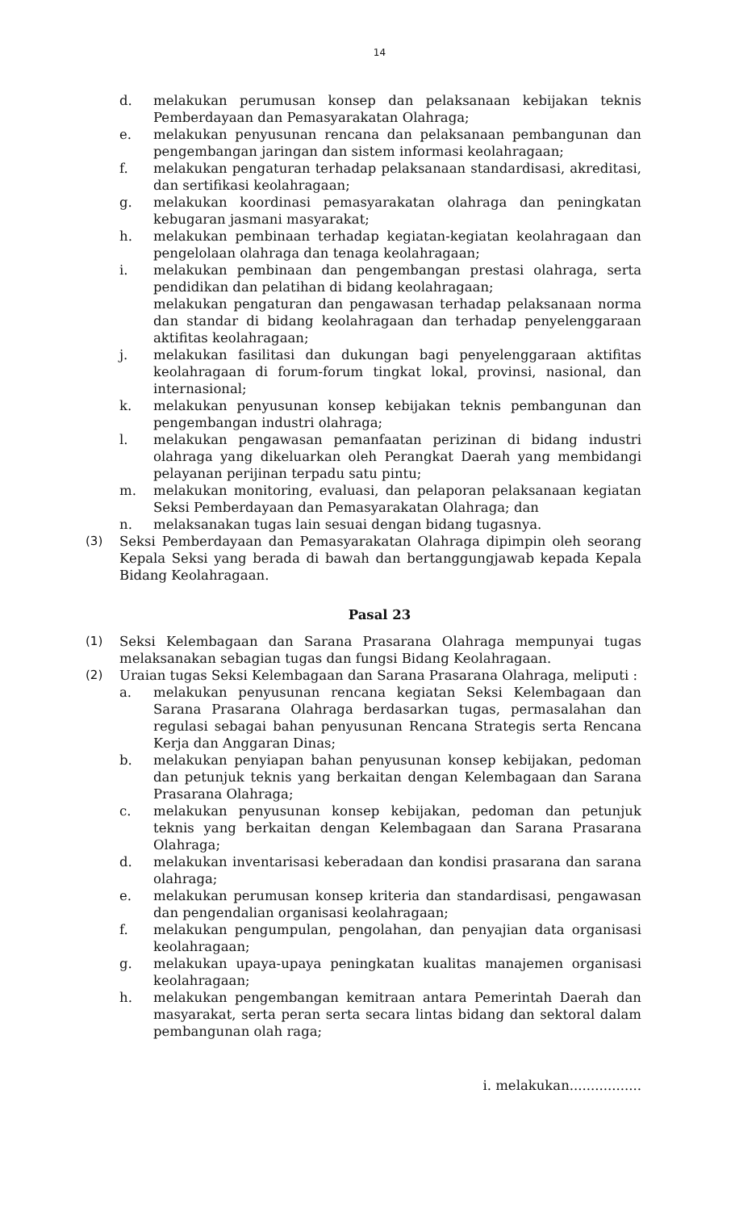14
d. melakukan perumusan konsep dan pelaksanaan kebijakan teknis Pemberdayaan dan Pemasyarakatan Olahraga;
e. melakukan penyusunan rencana dan pelaksanaan pembangunan dan pengembangan jaringan dan sistem informasi keolahragaan;
f. melakukan pengaturan terhadap pelaksanaan standardisasi, akreditasi, dan sertifikasi keolahragaan;
g. melakukan koordinasi pemasyarakatan olahraga dan peningkatan kebugaran jasmani masyarakat;
h. melakukan pembinaan terhadap kegiatan-kegiatan keolahragaan dan pengelolaan olahraga dan tenaga keolahragaan;
i. melakukan pembinaan dan pengembangan prestasi olahraga, serta pendidikan dan pelatihan di bidang keolahragaan;
melakukan pengaturan dan pengawasan terhadap pelaksanaan norma dan standar di bidang keolahragaan dan terhadap penyelenggaraan aktifitas keolahragaan;
j. melakukan fasilitasi dan dukungan bagi penyelenggaraan aktifitas keolahragaan di forum-forum tingkat lokal, provinsi, nasional, dan internasional;
k. melakukan penyusunan konsep kebijakan teknis pembangunan dan pengembangan industri olahraga;
l. melakukan pengawasan pemanfaatan perizinan di bidang industri olahraga yang dikeluarkan oleh Perangkat Daerah yang membidangi pelayanan perijinan terpadu satu pintu;
m. melakukan monitoring, evaluasi, dan pelaporan pelaksanaan kegiatan Seksi Pemberdayaan dan Pemasyarakatan Olahraga; dan
n. melaksanakan tugas lain sesuai dengan bidang tugasnya.
(3) Seksi Pemberdayaan dan Pemasyarakatan Olahraga dipimpin oleh seorang Kepala Seksi yang berada di bawah dan bertanggungjawab kepada Kepala Bidang Keolahragaan.
Pasal 23
(1) Seksi Kelembagaan dan Sarana Prasarana Olahraga mempunyai tugas melaksanakan sebagian tugas dan fungsi Bidang Keolahragaan.
(2) Uraian tugas Seksi Kelembagaan dan Sarana Prasarana Olahraga, meliputi :
a. melakukan penyusunan rencana kegiatan Seksi Kelembagaan dan Sarana Prasarana Olahraga berdasarkan tugas, permasalahan dan regulasi sebagai bahan penyusunan Rencana Strategis serta Rencana Kerja dan Anggaran Dinas;
b. melakukan penyiapan bahan penyusunan konsep kebijakan, pedoman dan petunjuk teknis yang berkaitan dengan Kelembagaan dan Sarana Prasarana Olahraga;
c. melakukan penyusunan konsep kebijakan, pedoman dan petunjuk teknis yang berkaitan dengan Kelembagaan dan Sarana Prasarana Olahraga;
d. melakukan inventarisasi keberadaan dan kondisi prasarana dan sarana olahraga;
e. melakukan perumusan konsep kriteria dan standardisasi, pengawasan dan pengendalian organisasi keolahragaan;
f. melakukan pengumpulan, pengolahan, dan penyajian data organisasi keolahragaan;
g. melakukan upaya-upaya peningkatan kualitas manajemen organisasi keolahragaan;
h. melakukan pengembangan kemitraan antara Pemerintah Daerah dan masyarakat, serta peran serta secara lintas bidang dan sektoral dalam pembangunan olah raga;
i. melakukan.................